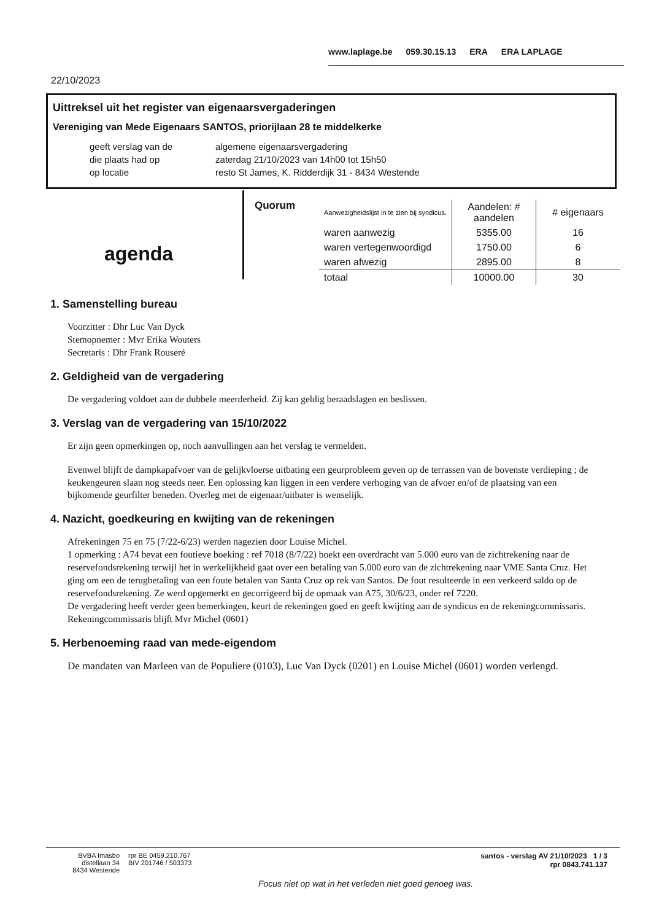www.laplage.be 059.30.15.13 ERA ERA LAPLAGE
22/10/2023
Uittreksel uit het register van eigenaarsvergaderingen
Vereniging van Mede Eigenaars SANTOS, priorijlaan 28 te middelkerke
| geeft verslag van de | algemene eigenaarsvergadering |
| die plaats had op | zaterdag 21/10/2023 van 14h00 tot 15h50 |
| op locatie | resto St James, K. Ridderdijk 31 - 8434 Westende |
agenda
Quorum
| Aanwezigheidslijst in te zien bij syndicus. | Aandelen: # aandelen | # eigenaars |
| --- | --- | --- |
| waren aanwezig | 5355.00 | 16 |
| waren vertegenwoordigd | 1750.00 | 6 |
| waren afwezig | 2895.00 | 8 |
| totaal | 10000.00 | 30 |
1. Samenstelling bureau
Voorzitter : Dhr Luc Van Dyck
Stemopnemer : Mvr Erika Wouters
Secretaris : Dhr Frank Rouseré
2. Geldigheid van de vergadering
De vergadering voldoet aan de dubbele meerderheid. Zij kan geldig beraadslagen en beslissen.
3. Verslag van de vergadering van 15/10/2022
Er zijn geen opmerkingen op, noch aanvullingen aan het verslag te vermelden.
Evenwel blijft de dampkapafvoer van de gelijkvloerse uitbating een geurprobleem geven op de terrassen van de bovenste verdieping ; de keukengeuren slaan nog steeds neer. Een oplossing kan liggen in een verdere verhoging van de afvoer en/of de plaatsing van een bijkomende geurfilter beneden. Overleg met de eigenaar/uitbater is wenselijk.
4. Nazicht, goedkeuring en kwijting van de rekeningen
Afrekeningen 75 en 75 (7/22-6/23) werden nagezien door Louise Michel.
1 opmerking : A74 bevat een foutieve boeking : ref 7018 (8/7/22) boekt een overdracht van 5.000 euro van de zichtrekening naar de reservefondsrekening terwijl het in werkelijkheid gaat over een betaling van 5.000 euro van de zichtrekening naar VME Santa Cruz. Het ging om een de terugbetaling van een foute betalen van Santa Cruz op rek van Santos. De fout resulteerde in een verkeerd saldo op de reservefondsrekening. Ze werd opgemerkt en gecorrigeerd bij de opmaak van A75, 30/6/23, onder ref 7220.
De vergadering heeft verder geen bemerkingen, keurt de rekeningen goed en geeft kwijting aan de syndicus en de rekeningcommissaris.
Rekeningcommissaris blijft Mvr Michel (0601)
5. Herbenoeming raad van mede-eigendom
De mandaten van Marleen van de Populiere (0103), Luc Van Dyck (0201) en Louise Michel (0601) worden verlengd.
BVBA Imasbo
distellaan 34
8434 Westende
rpr BE 0459.210.767
BIV 201746 / 503373
Focus niet op wat in het verleden niet goed genoeg was.
santos - verslag AV 21/10/2023 1 / 3
rpr 0843.741.137